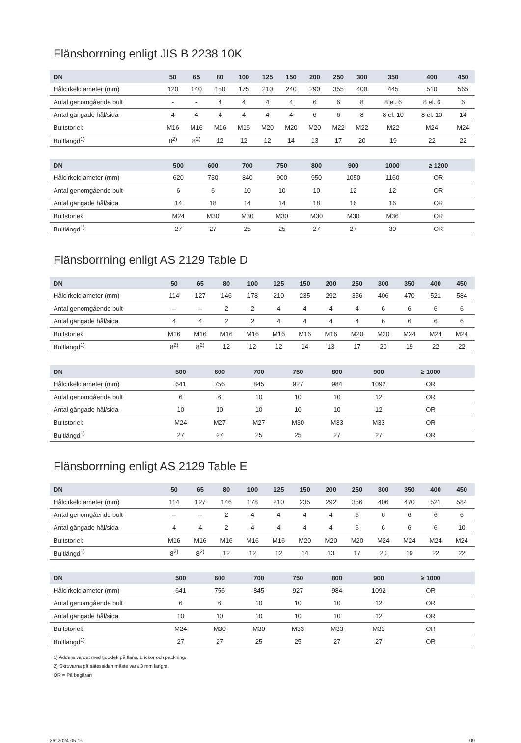Flänsborrning enligt JIS B 2238 10K
| DN | 50 | 65 | 80 | 100 | 125 | 150 | 200 | 250 | 300 | 350 | 400 | 450 |
| --- | --- | --- | --- | --- | --- | --- | --- | --- | --- | --- | --- | --- |
| Hålcirkeldiameter (mm) | 120 | 140 | 150 | 175 | 210 | 240 | 290 | 355 | 400 | 445 | 510 | 565 |
| Antal genomgående bult | - | - | 4 | 4 | 4 | 4 | 6 | 6 | 8 | 8 el. 6 | 8 el. 6 | 6 |
| Antal gängade hål/sida | 4 | 4 | 4 | 4 | 4 | 4 | 6 | 6 | 8 | 8 el. 10 | 8 el. 10 | 14 |
| Bultstorlek | M16 | M16 | M16 | M16 | M20 | M20 | M20 | M22 | M22 | M22 | M24 | M24 |
| Bultlängd<sup>1)</sup> | 8<sup>2)</sup> | 8<sup>2)</sup> | 12 | 12 | 12 | 14 | 13 | 17 | 20 | 19 | 22 | 22 |
| DN | 500 | 600 | 700 | 750 | 800 | 900 | 1000 | ≥ 1200 | | | | |
| --- | --- | --- | --- | --- | --- | --- | --- | --- | --- | --- | --- | --- |
| Hålcirkeldiameter (mm) | 620 | 730 | 840 | 900 | 950 | 1050 | 1160 | OR | | | | |
| Antal genomgående bult | 6 | 6 | 10 | 10 | 10 | 12 | 12 | OR | | | | |
| Antal gängade hål/sida | 14 | 18 | 14 | 14 | 18 | 16 | 16 | OR | | | | |
| Bultstorlek | M24 | M30 | M30 | M30 | M30 | M30 | M36 | OR | | | | |
| Bultlängd<sup>1)</sup> | 27 | 27 | 25 | 25 | 27 | 27 | 30 | OR | | | | |
Flänsborrning enligt AS 2129 Table D
| DN | 50 | 65 | 80 | 100 | 125 | 150 | 200 | 250 | 300 | 350 | 400 | 450 |
| --- | --- | --- | --- | --- | --- | --- | --- | --- | --- | --- | --- | --- |
| Hålcirkeldiameter (mm) | 114 | 127 | 146 | 178 | 210 | 235 | 292 | 356 | 406 | 470 | 521 | 584 |
| Antal genomgående bult | – | – | 2 | 2 | 4 | 4 | 4 | 4 | 6 | 6 | 6 | 6 |
| Antal gängade hål/sida | 4 | 4 | 2 | 2 | 4 | 4 | 4 | 4 | 6 | 6 | 6 | 6 |
| Bultstorlek | M16 | M16 | M16 | M16 | M16 | M16 | M16 | M20 | M20 | M24 | M24 | M24 |
| Bultlängd<sup>1)</sup> | 8<sup>2)</sup> | 8<sup>2)</sup> | 12 | 12 | 12 | 14 | 13 | 17 | 20 | 19 | 22 | 22 |
| DN | 500 | 600 | 700 | 750 | 800 | 900 | ≥ 1000 | | | | | |
| --- | --- | --- | --- | --- | --- | --- | --- | --- | --- | --- | --- | --- |
| Hålcirkeldiameter (mm) | 641 | 756 | 845 | 927 | 984 | 1092 | OR | | | | | |
| Antal genomgående bult | 6 | 6 | 10 | 10 | 10 | 12 | OR | | | | | |
| Antal gängade hål/sida | 10 | 10 | 10 | 10 | 10 | 12 | OR | | | | | |
| Bultstorlek | M24 | M27 | M27 | M30 | M33 | M33 | OR | | | | | |
| Bultlängd<sup>1)</sup> | 27 | 27 | 25 | 25 | 27 | 27 | OR | | | | | |
Flänsborrning enligt AS 2129 Table E
| DN | 50 | 65 | 80 | 100 | 125 | 150 | 200 | 250 | 300 | 350 | 400 | 450 |
| --- | --- | --- | --- | --- | --- | --- | --- | --- | --- | --- | --- | --- |
| Hålcirkeldiameter (mm) | 114 | 127 | 146 | 178 | 210 | 235 | 292 | 356 | 406 | 470 | 521 | 584 |
| Antal genomgående bult | – | – | 2 | 4 | 4 | 4 | 4 | 6 | 6 | 6 | 6 | 6 |
| Antal gängade hål/sida | 4 | 4 | 2 | 4 | 4 | 4 | 4 | 6 | 6 | 6 | 6 | 10 |
| Bultstorlek | M16 | M16 | M16 | M16 | M16 | M20 | M20 | M20 | M24 | M24 | M24 | M24 |
| Bultlängd<sup>1)</sup> | 8<sup>2)</sup> | 8<sup>2)</sup> | 12 | 12 | 12 | 14 | 13 | 17 | 20 | 19 | 22 | 22 |
| DN | 500 | 600 | 700 | 750 | 800 | 900 | ≥ 1000 | | | | | |
| --- | --- | --- | --- | --- | --- | --- | --- | --- | --- | --- | --- | --- |
| Hålcirkeldiameter (mm) | 641 | 756 | 845 | 927 | 984 | 1092 | OR | | | | | |
| Antal genomgående bult | 6 | 6 | 10 | 10 | 10 | 12 | OR | | | | | |
| Antal gängade hål/sida | 10 | 10 | 10 | 10 | 10 | 12 | OR | | | | | |
| Bultstorlek | M24 | M30 | M30 | M33 | M33 | M33 | OR | | | | | |
| Bultlängd<sup>1)</sup> | 27 | 27 | 25 | 25 | 27 | 27 | OR | | | | | |
1) Addera värdet med tjocklek på fläns, brickor och packning.
2) Skruvarna på sätessidan måste vara 3 mm längre.
OR = På begäran
26: 2024-05-16 09